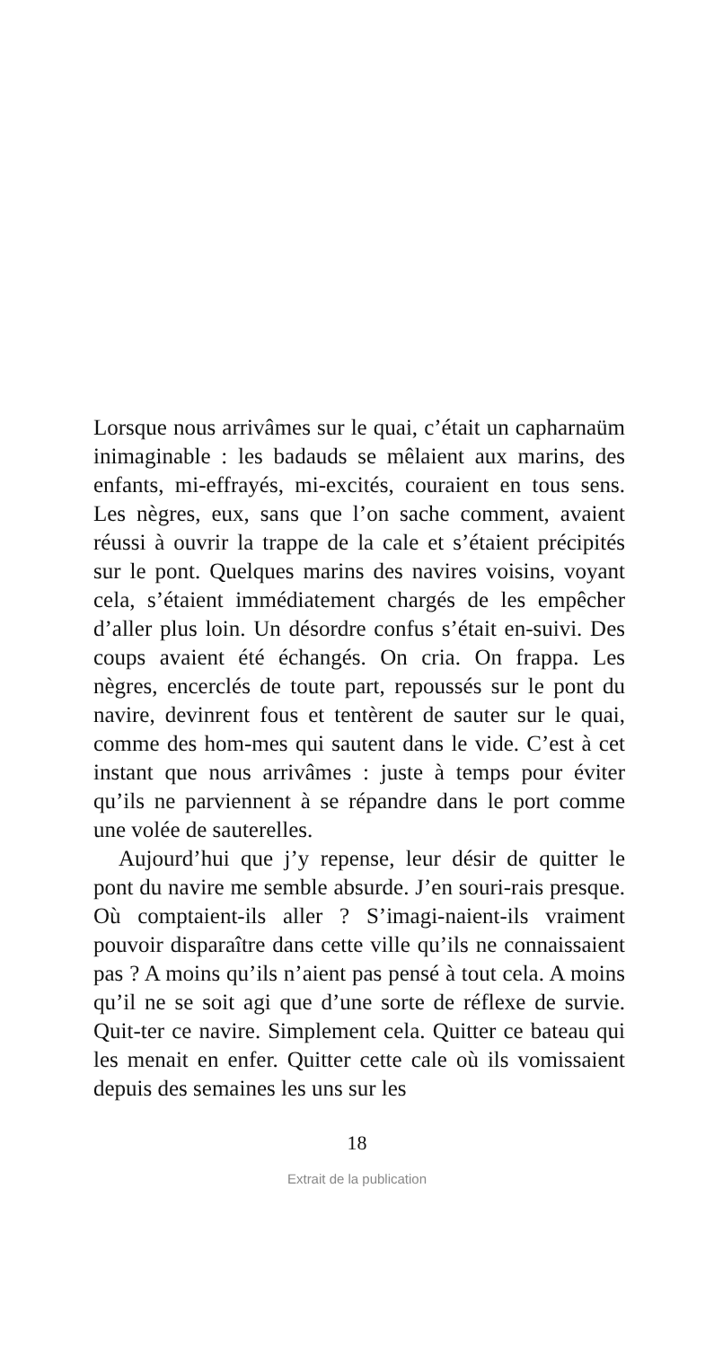Lorsque nous arrivâmes sur le quai, c’était un capharnaüm inimaginable : les badauds se mêlaient aux marins, des enfants, mi-effrayés, mi-excités, couraient en tous sens. Les nègres, eux, sans que l’on sache comment, avaient réussi à ouvrir la trappe de la cale et s’étaient précipités sur le pont. Quelques marins des navires voisins, voyant cela, s’étaient immédiatement chargés de les empêcher d’aller plus loin. Un désordre confus s’était en-suivi. Des coups avaient été échangés. On cria. On frappa. Les nègres, encerclés de toute part, repoussés sur le pont du navire, devinrent fous et tentèrent de sauter sur le quai, comme des hom-mes qui sautent dans le vide. C’est à cet instant que nous arrivâmes : juste à temps pour éviter qu’ils ne parviennent à se répandre dans le port comme une volée de sauterelles.
Aujourd’hui que j’y repense, leur désir de quitter le pont du navire me semble absurde. J’en souri-rais presque. Où comptaient-ils aller ? S’imagi-naient-ils vraiment pouvoir disparaître dans cette ville qu’ils ne connaissaient pas ? A moins qu’ils n’aient pas pensé à tout cela. A moins qu’il ne se soit agi que d’une sorte de réflexe de survie. Quit-ter ce navire. Simplement cela. Quitter ce bateau qui les menait en enfer. Quitter cette cale où ils vomissaient depuis des semaines les uns sur les
18
Extrait de la publication